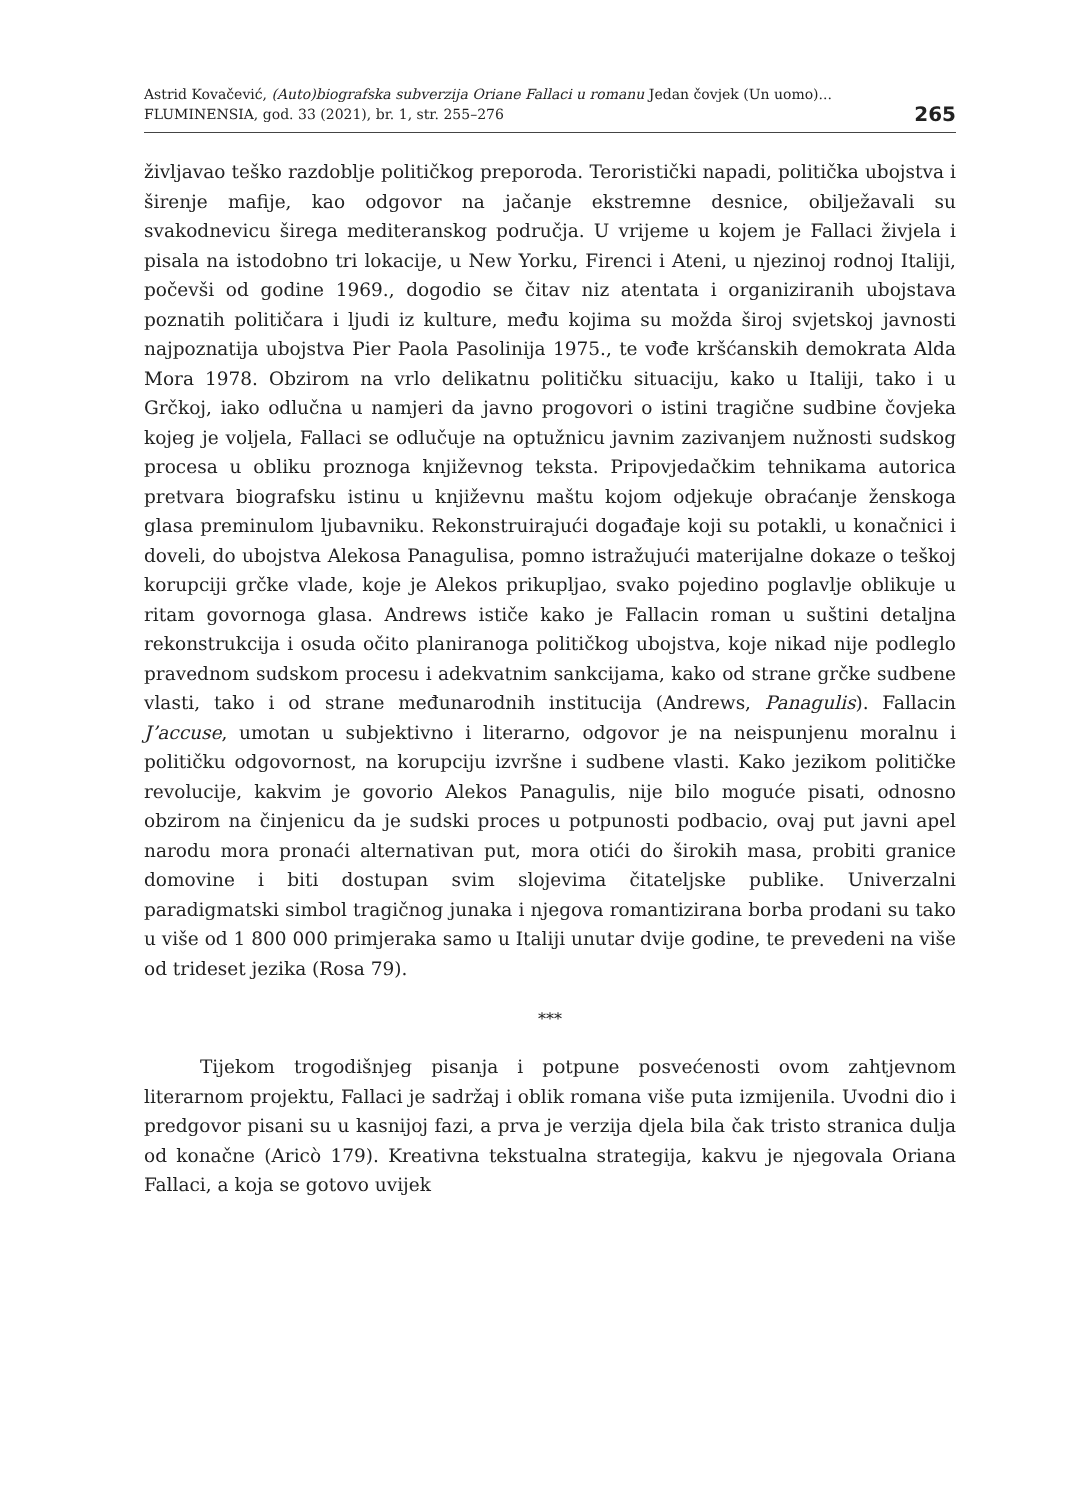Astrid Kovačević, (Auto)biografska subverzija Oriane Fallaci u romanu Jedan čovjek (Un uomo)...
FLUMINENSIA, god. 33 (2021), br. 1, str. 255–276
265
življavao teško razdoblje političkog preporoda. Teroristički napadi, politička ubojstva i širenje mafije, kao odgovor na jačanje ekstremne desnice, obilježavali su svakodnevicu šire­ga mediteranskog područja. U vrijeme u kojem je Fallaci živjela i pisala na istodobno tri lokacije, u New Yorku, Firenci i Ateni, u njezinoj rodnoj Italiji, počevši od godine 1969., dogodio se čitav niz atentata i organiziranih ubojstava poznatih političara i ljudi iz kulture, među kojima su možda široj svjetskoj javnosti najpoznatija ubojstva Pier Paola Pasolinija 1975., te vođe kršćanskih demokrata Alda Mora 1978. Obzirom na vrlo delikatnu političku situaciju, kako u Italiji, tako i u Grčkoj, iako odlučna u namjeri da javno progovori o istini tragične sudbine čovjeka kojeg je voljela, Fallaci se odlučuje na optužnicu javnim zazivanjem nužnosti sudskog procesa u obliku proznoga književnog teksta. Pripovjedačkim tehnikama autorica pretvara biografsku istinu u književnu maštu kojom odjekuje obraćanje ženskoga glasa preminulom ljubavniku. Rekonstruirajući događaje koji su potakli, u konačnici i doveli, do ubojstva Alekosa Panagulisa, pomno istražujući materijalne dokaze o teškoj korupciji grčke vlade, koje je Alekos prikupljao, svako pojedino poglavlje oblikuje u ritam govornoga glasa. Andrews ističe kako je Fallacin roman u suštini detaljna rekonstrukcija i osuda očito planiranoga političkog ubojstva, koje nikad nije podleglo pravednom sudskom procesu i adekvatnim sankcijama, kako od strane grčke sudbene vlasti, tako i od strane međunarodnih institucija (Andrews, Panagulis). Fallacin J’accuse, umotan u subjektivno i literarno, odgovor je na neispunjenu moralnu i političku odgovornost, na korupciju izvršne i sudbene vlasti. Kako jezikom političke revolucije, kakvim je govorio Alekos Panagulis, nije bilo moguće pisati, odnosno obzirom na činjenicu da je sudski proces u potpunosti podbacio, ovaj put javni apel narodu mora pronaći alternativan put, mora otići do širokih masa, probiti granice domovine i biti dostupan svim slojevima čitateljske publike. Univerzalni paradigmatski simbol tragičnog junaka i njegova romantizirana borba prodani su tako u više od 1 800 000 primjeraka samo u Italiji unutar dvije godine, te prevedeni na više od trideset jezika (Rosa 79).
***
Tijekom trogodišnjeg pisanja i potpune posvećenosti ovom zahtjevnom literarnom projektu, Fallaci je sadržaj i oblik romana više puta izmijenila. Uvodni dio i predgovor pisani su u kasnijoj fazi, a prva je verzija djela bila čak tristo stranica dulja od konačne (Aricò 179). Kreativna tekstualna strategija, kakvu je njegovala Oriana Fallaci, a koja se gotovo uvijek